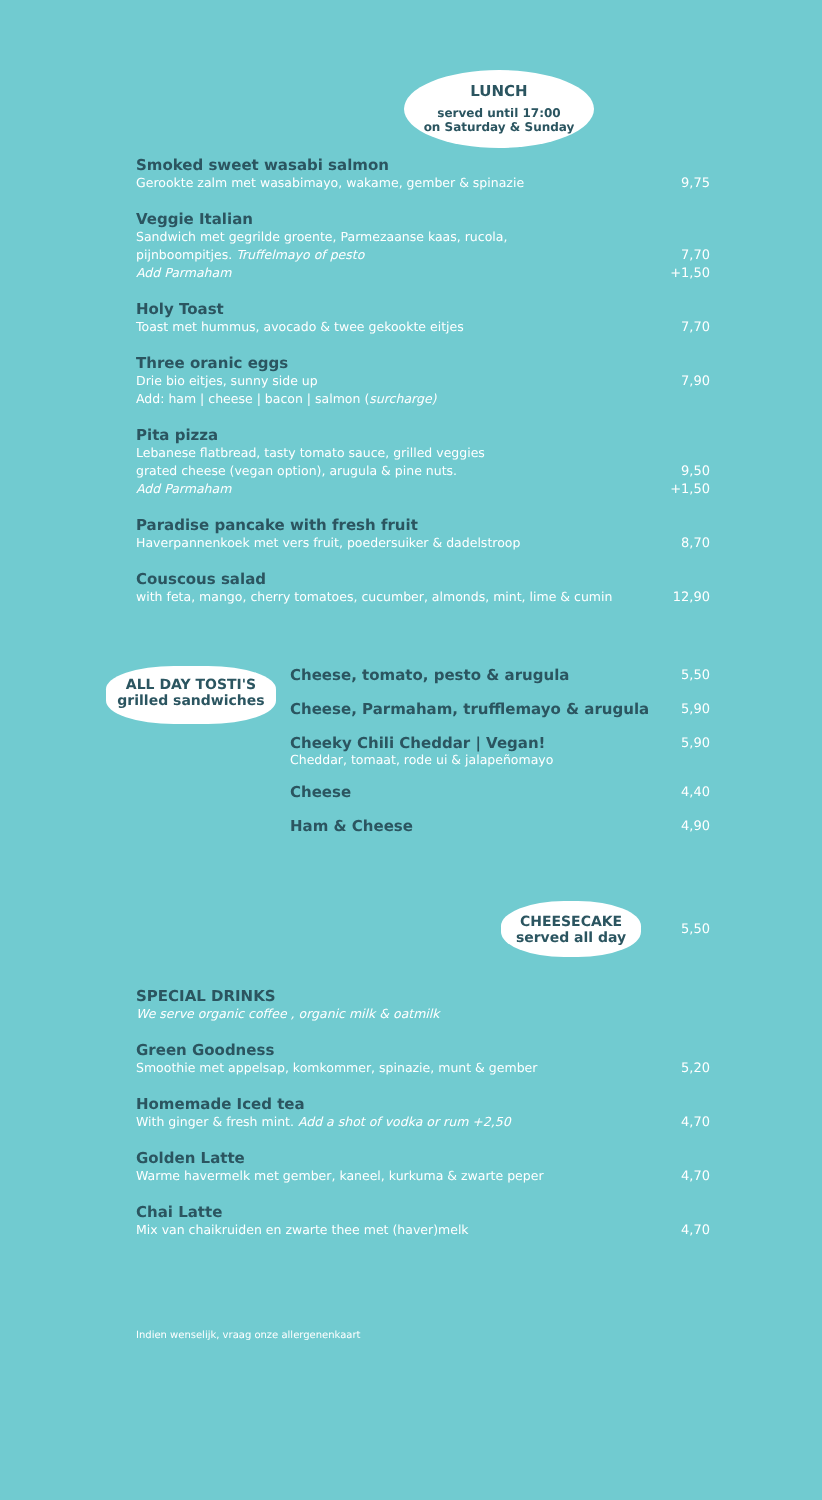LUNCH
served until 17:00
on Saturday & Sunday
Smoked sweet wasabi salmon
Gerookte zalm met wasabimayo, wakame, gember & spinazie
9,75
Veggie Italian
Sandwich met gegrilde groente, Parmezaanse kaas, rucola,
pijnboompitjes. Truffelmayo of pesto
Add Parmaham
7,70
+1,50
Holy Toast
Toast met hummus, avocado & twee gekookte eitjes
7,70
Three oranic eggs
Drie bio eitjes, sunny side up
Add: ham | cheese | bacon | salmon (surcharge)
7,90
Pita pizza
Lebanese flatbread, tasty tomato sauce, grilled veggies
grated cheese (vegan option), arugula & pine nuts.
Add Parmaham
9,50
+1,50
Paradise pancake with fresh fruit
Haverpannenkoek met vers fruit, poedersuiker & dadelstroop
8,70
Couscous salad
with feta, mango, cherry tomatoes, cucumber, almonds, mint, lime & cumin
12,90
ALL DAY TOSTI'S
grilled sandwiches
Cheese, tomato, pesto & arugula
5,50
Cheese, Parmaham, trufflemayo & arugula
5,90
Cheeky Chili Cheddar | Vegan!
Cheddar, tomaat, rode ui & jalapeñomayo
5,90
Cheese
4,40
Ham & Cheese
4,90
CHEESECAKE
served all day
5,50
SPECIAL DRINKS
We serve organic coffee , organic milk & oatmilk
Green Goodness
Smoothie met appelsap, komkommer, spinazie, munt & gember
5,20
Homemade Iced tea
With ginger & fresh mint. Add a shot of vodka or rum +2,50
4,70
Golden Latte
Warme havermelk met gember, kaneel, kurkuma & zwarte peper
4,70
Chai Latte
Mix van chaikruiden en zwarte thee met (haver)melk
4,70
Indien wenselijk, vraag onze allergenenkaart